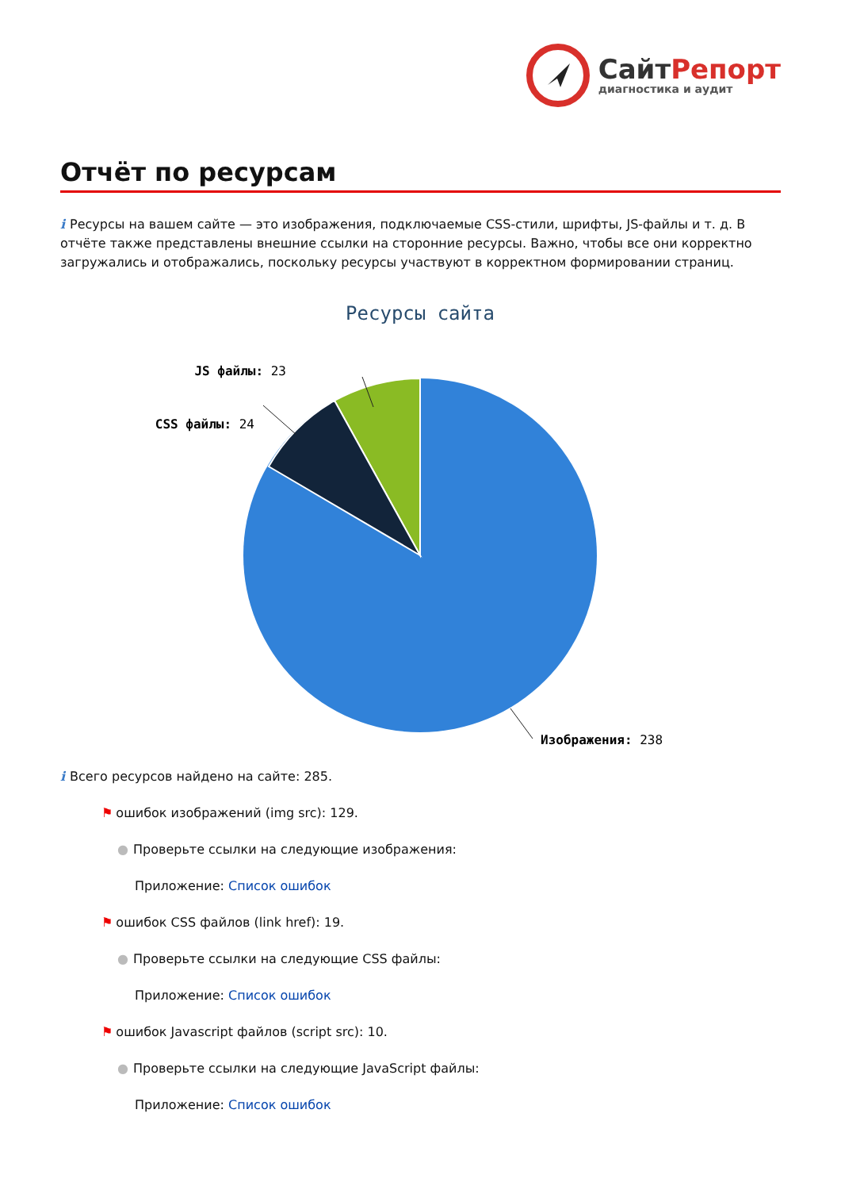СайтРепорт
диагностика и аудит
Отчёт по ресурсам
i Ресурсы на вашем сайте — это изображения, подключаемые CSS-стили, шрифты, JS-файлы и т. д. В отчёте также представлены внешние ссылки на сторонние ресурсы. Важно, чтобы все они корректно загружались и отображались, поскольку ресурсы участвуют в корректном формировании страниц.
Ресурсы сайта
JS файлы: 23
CSS файлы: 24
Изображения: 238
i Всего ресурсов найдено на сайте: 285.
⚑ ошибок изображений (img src): 129.
● Проверьте ссылки на следующие изображения:
Приложение: Список ошибок
⚑ ошибок CSS файлов (link href): 19.
● Проверьте ссылки на следующие CSS файлы:
Приложение: Список ошибок
⚑ ошибок Javascript файлов (script src): 10.
● Проверьте ссылки на следующие JavaScript файлы:
Приложение: Список ошибок